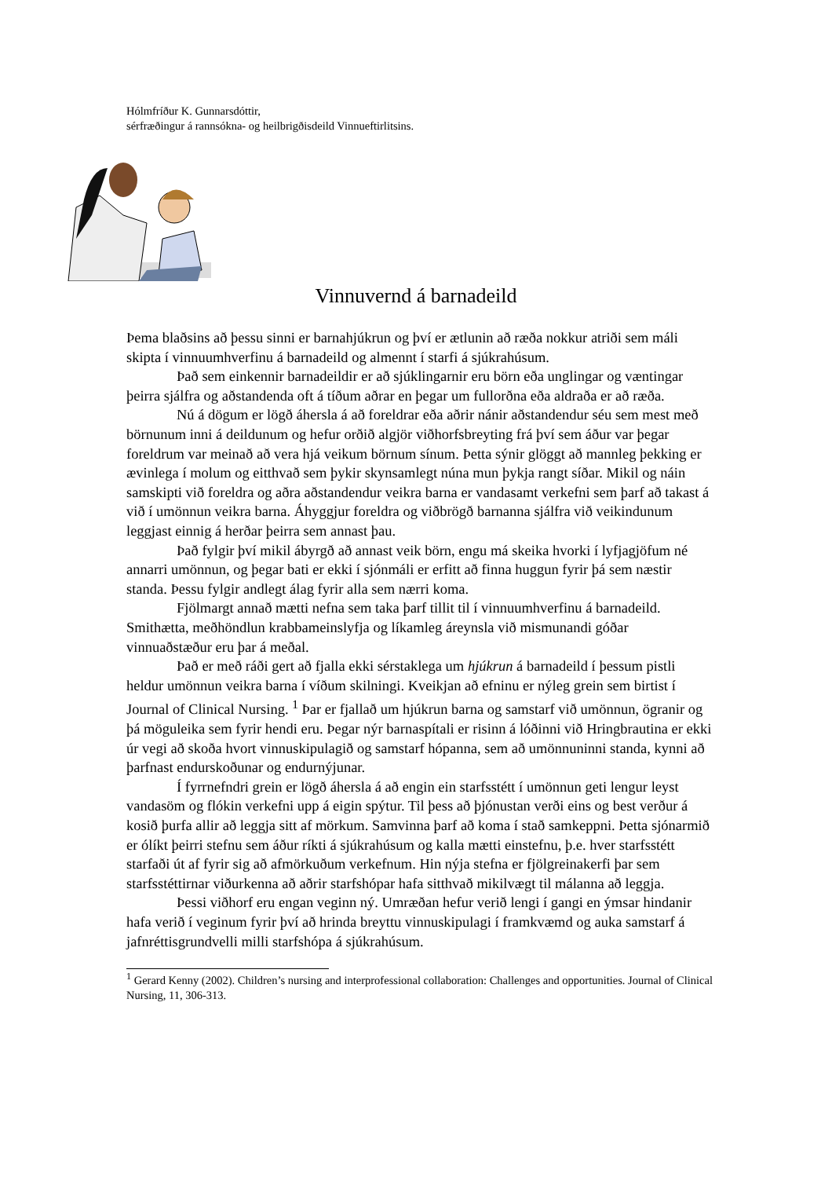Hólmfríður K. Gunnarsdóttir,
sérfræðingur á rannsókna- og heilbrigðisdeild Vinnueftirlitsins.
Vinnuvernd á barnadeild
Þema blaðsins að þessu sinni er barnahjúkrun og því er ætlunin að ræða nokkur atriði sem máli skipta í vinnuumhverfinu á barnadeild og almennt í starfi á sjúkrahúsum.
Það sem einkennir barnadeildir er að sjúklingarnir eru börn eða unglingar og væntingar þeirra sjálfra og aðstandenda oft á tíðum aðrar en þegar um fullorðna eða aldraða er að ræða.
Nú á dögum er lögð áhersla á að foreldrar eða aðrir nánir aðstandendur séu sem mest með börnunum inni á deildunum og hefur orðið algjör viðhorfsbreyting frá því sem áður var þegar foreldrum var meinað að vera hjá veikum börnum sínum. Þetta sýnir glöggt að mannleg þekking er ævinlega í molum og eitthvað sem þykir skynsamlegt núna mun þykja rangt síðar. Mikil og náin samskipti við foreldra og aðra aðstandendur veikra barna er vandasamt verkefni sem þarf að takast á við í umönnun veikra barna. Áhyggjur foreldra og viðbrögð barnanna sjálfra við veikindunum leggjast einnig á herðar þeirra sem annast þau.
Það fylgir því mikil ábyrgð að annast veik börn, engu má skeika hvorki í lyfjagjöfum né annarri umönnun, og þegar bati er ekki í sjónmáli er erfitt að finna huggun fyrir þá sem næstir standa. Þessu fylgir andlegt álag fyrir alla sem nærri koma.
Fjölmargt annað mætti nefna sem taka þarf tillit til í vinnuumhverfinu á barnadeild. Smithætta, meðhöndlun krabbameinslyfja og líkamleg áreynsla við mismunandi góðar vinnuaðstæður eru þar á meðal.
Það er með ráði gert að fjalla ekki sérstaklega um hjúkrun á barnadeild í þessum pistli heldur umönnun veikra barna í víðum skilningi. Kveikjan að efninu er nýleg grein sem birtist í Journal of Clinical Nursing. <sup>1</sup> Þar er fjallað um hjúkrun barna og samstarf við umönnun, ögranir og þá möguleika sem fyrir hendi eru. Þegar nýr barnaspítali er risinn á lóðinni við Hringbrautina er ekki úr vegi að skoða hvort vinnuskipulagið og samstarf hópanna, sem að umönnuninni standa, kynni að þarfnast endurskoðunar og endurnýjunar.
Í fyrrnefndri grein er lögð áhersla á að engin ein starfsstétt í umönnun geti lengur leyst vandasöm og flókin verkefni upp á eigin spýtur. Til þess að þjónustan verði eins og best verður á kosið þurfa allir að leggja sitt af mörkum. Samvinna þarf að koma í stað samkeppni. Þetta sjónarmið er ólíkt þeirri stefnu sem áður ríkti á sjúkrahúsum og kalla mætti einstefnu, þ.e. hver starfsstétt starfaði út af fyrir sig að afmörkuðum verkefnum. Hin nýja stefna er fjölgreinakerfi þar sem starfsstéttirnar viðurkenna að aðrir starfshópar hafa sitthvað mikilvægt til málanna að leggja.
Þessi viðhorf eru engan veginn ný. Umræðan hefur verið lengi í gangi en ýmsar hindanir hafa verið í veginum fyrir því að hrinda breyttu vinnuskipulagi í framkvæmd og auka samstarf á jafnréttisgrundvelli milli starfshópa á sjúkrahúsum.
<sup>1</sup> Gerard Kenny (2002). Children’s nursing and interprofessional collaboration: Challenges and opportunities. Journal of Clinical Nursing, 11, 306-313.